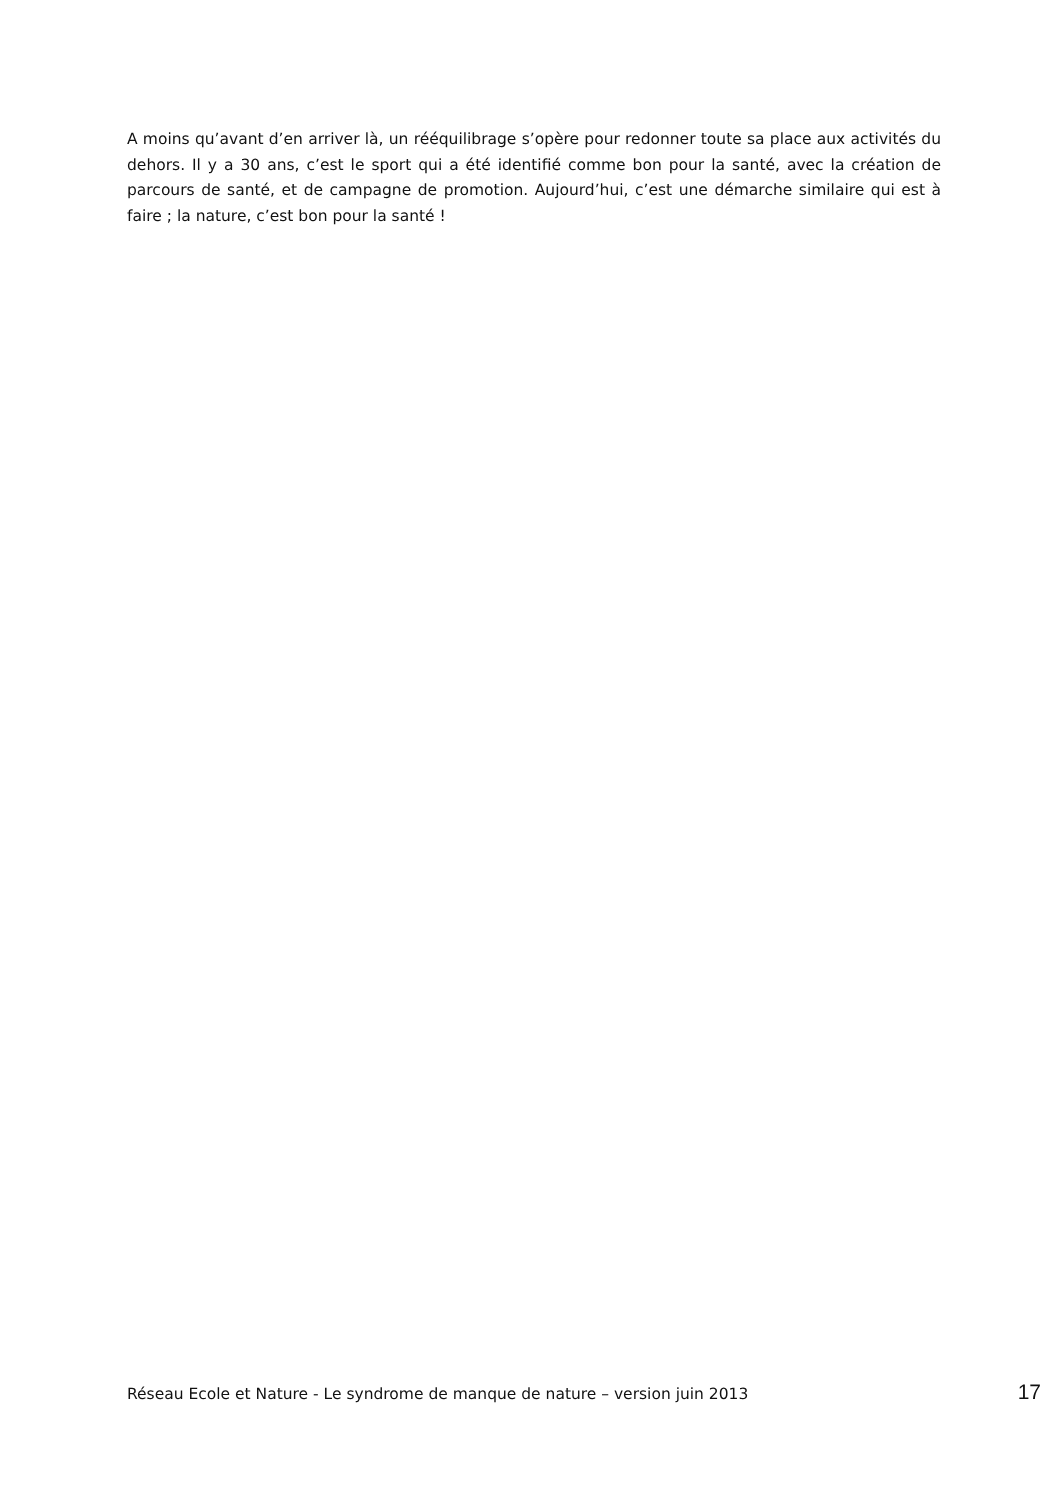A moins qu’avant d’en arriver là, un rééquilibrage s’opère pour redonner toute sa place aux activités du dehors. Il y a 30 ans, c’est le sport qui a été identifié comme bon pour la santé, avec la création de parcours de santé, et de campagne de promotion. Aujourd’hui, c’est une démarche similaire qui est à faire ; la nature, c’est bon pour la santé !
Réseau Ecole et Nature - Le syndrome de manque de nature – version juin 2013 17